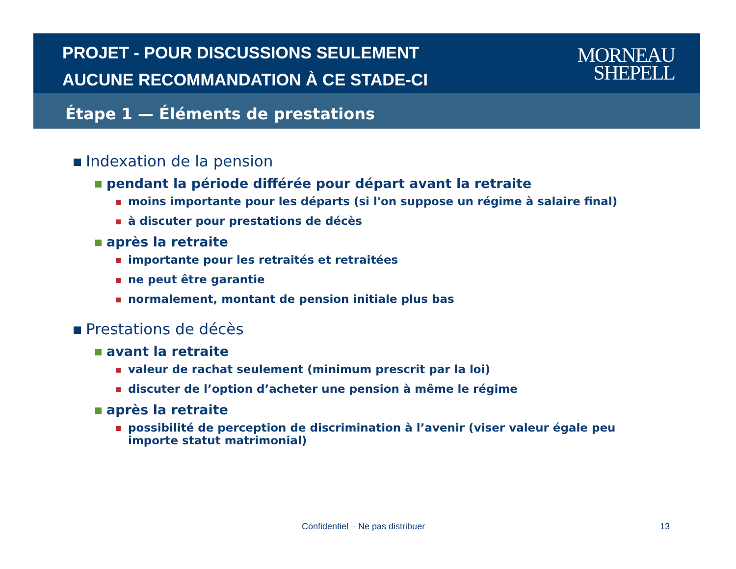PROJET - POUR DISCUSSIONS SEULEMENT
AUCUNE RECOMMANDATION À CE STADE-CI
MORNEAU
SHEPELL
Étape 1 — Éléments de prestations
Indexation de la pension
pendant la période différée pour départ avant la retraite
moins importante pour les départs (si l'on suppose un régime à salaire final)
à discuter pour prestations de décès
après la retraite
importante pour les retraités et retraitées
ne peut être garantie
normalement, montant de pension initiale plus bas
Prestations de décès
avant la retraite
valeur de rachat seulement (minimum prescrit par la loi)
discuter de l’option d’acheter une pension à même le régime
après la retraite
possibilité de perception de discrimination à l’avenir (viser valeur égale peu importe statut matrimonial)
Confidentiel – Ne pas distribuer 13